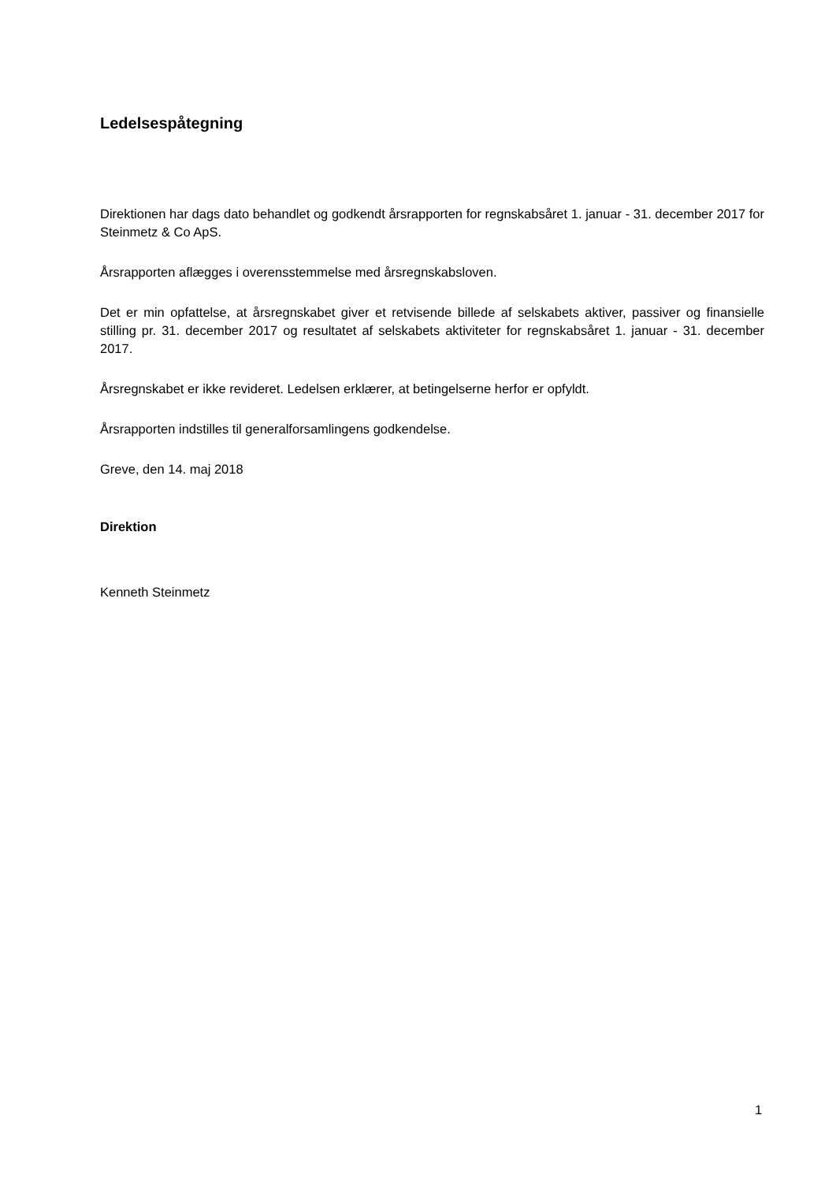Ledelsespåtegning
Direktionen har dags dato behandlet og godkendt årsrapporten for regnskabsåret 1. januar - 31. december 2017 for Steinmetz & Co ApS.
Årsrapporten aflægges i overensstemmelse med årsregnskabsloven.
Det er min opfattelse, at årsregnskabet giver et retvisende billede af selskabets aktiver, passiver og finansielle stilling pr. 31. december 2017 og resultatet af selskabets aktiviteter for regnskabsåret 1. januar - 31. december 2017.
Årsregnskabet er ikke revideret. Ledelsen erklærer, at betingelserne herfor er opfyldt.
Årsrapporten indstilles til generalforsamlingens godkendelse.
Greve, den 14. maj 2018
Direktion
Kenneth Steinmetz
1